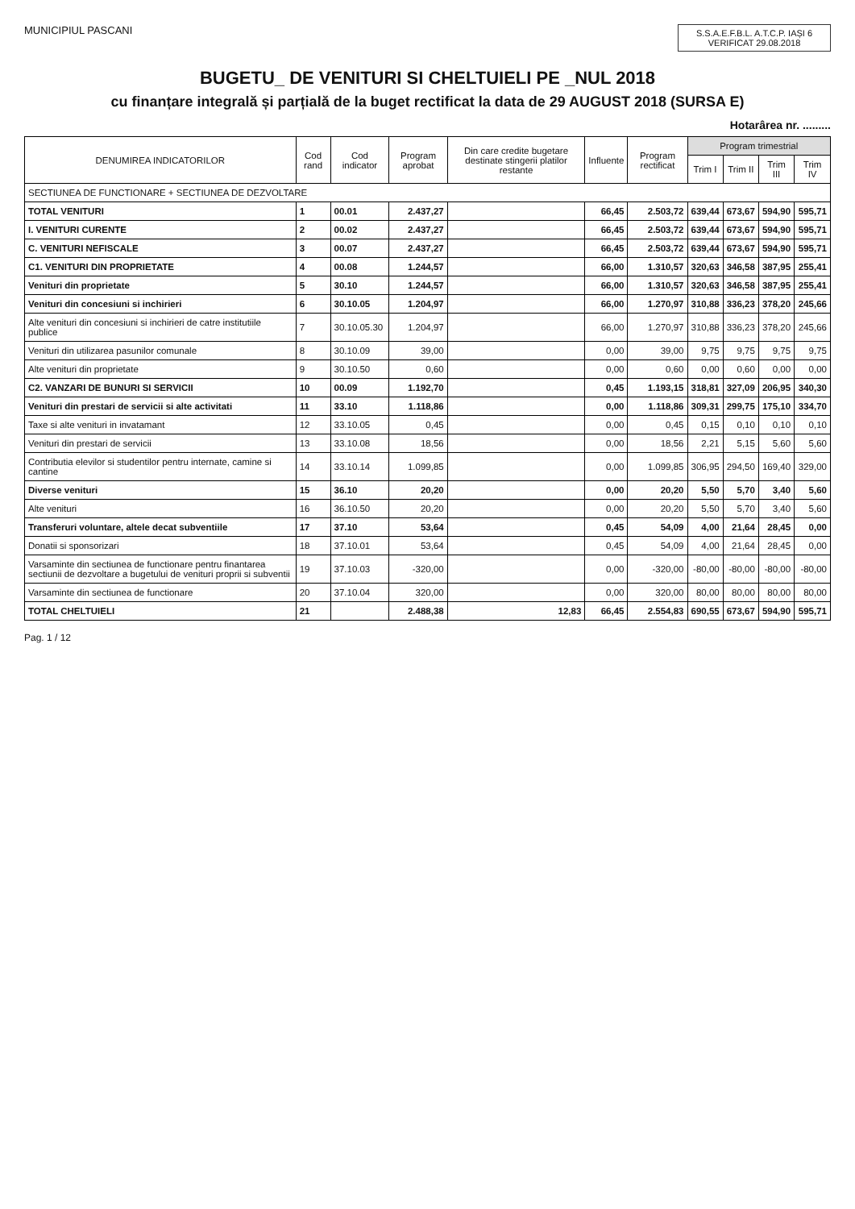MUNICIPIUL PASCANI
S.S.A.E.F.B.L. A.T.C.P. IAȘI 6 VERIFICAT 29.08.2018
BUGETU_ DE VENITURI SI CHELTUIELI PE _NUL 2018
cu finanțare integrală și parțială de la buget rectificat la data de 29 AUGUST 2018 (SURSA E)
Hotarârea nr. .........
| DENUMIREA INDICATORILOR | Cod rand | Cod indicator | Program aprobat | Din care credite bugetare destinate stingerii platilor restante | Influente | Program rectificat | Program trimestrial | | | |
| --- | --- | --- | --- | --- | --- | --- | --- | --- | --- | --- |
| | | | | | | | Trim I | Trim II | Trim III | Trim IV |
| SECTIUNEA DE FUNCTIONARE + SECTIUNEA DE DEZVOLTARE | | | | | | | | | | |
| TOTAL VENITURI | 1 | 00.01 | 2.437,27 | | 66,45 | 2.503,72 | 639,44 | 673,67 | 594,90 | 595,71 |
| I. VENITURI CURENTE | 2 | 00.02 | 2.437,27 | | 66,45 | 2.503,72 | 639,44 | 673,67 | 594,90 | 595,71 |
| C. VENITURI NEFISCALE | 3 | 00.07 | 2.437,27 | | 66,45 | 2.503,72 | 639,44 | 673,67 | 594,90 | 595,71 |
| C1. VENITURI DIN PROPRIETATE | 4 | 00.08 | 1.244,57 | | 66,00 | 1.310,57 | 320,63 | 346,58 | 387,95 | 255,41 |
| Venituri din proprietate | 5 | 30.10 | 1.244,57 | | 66,00 | 1.310,57 | 320,63 | 346,58 | 387,95 | 255,41 |
| Venituri din concesiuni si inchirieri | 6 | 30.10.05 | 1.204,97 | | 66,00 | 1.270,97 | 310,88 | 336,23 | 378,20 | 245,66 |
| Alte venituri din concesiuni si inchirieri de catre institutiile publice | 7 | 30.10.05.30 | 1.204,97 | | 66,00 | 1.270,97 | 310,88 | 336,23 | 378,20 | 245,66 |
| Venituri din utilizarea pasunilor comunale | 8 | 30.10.09 | 39,00 | | 0,00 | 39,00 | 9,75 | 9,75 | 9,75 | 9,75 |
| Alte venituri din proprietate | 9 | 30.10.50 | 0,60 | | 0,00 | 0,60 | 0,00 | 0,60 | 0,00 | 0,00 |
| C2. VANZARI DE BUNURI SI SERVICII | 10 | 00.09 | 1.192,70 | | 0,45 | 1.193,15 | 318,81 | 327,09 | 206,95 | 340,30 |
| Venituri din prestari de servicii si alte activitati | 11 | 33.10 | 1.118,86 | | 0,00 | 1.118,86 | 309,31 | 299,75 | 175,10 | 334,70 |
| Taxe si alte venituri in invatamant | 12 | 33.10.05 | 0,45 | | 0,00 | 0,45 | 0,15 | 0,10 | 0,10 | 0,10 |
| Venituri din prestari de servicii | 13 | 33.10.08 | 18,56 | | 0,00 | 18,56 | 2,21 | 5,15 | 5,60 | 5,60 |
| Contributia elevilor si studentilor pentru internate, camine si cantine | 14 | 33.10.14 | 1.099,85 | | 0,00 | 1.099,85 | 306,95 | 294,50 | 169,40 | 329,00 |
| Diverse venituri | 15 | 36.10 | 20,20 | | 0,00 | 20,20 | 5,50 | 5,70 | 3,40 | 5,60 |
| Alte venituri | 16 | 36.10.50 | 20,20 | | 0,00 | 20,20 | 5,50 | 5,70 | 3,40 | 5,60 |
| Transferuri voluntare, altele decat subventiile | 17 | 37.10 | 53,64 | | 0,45 | 54,09 | 4,00 | 21,64 | 28,45 | 0,00 |
| Donatii si sponsorizari | 18 | 37.10.01 | 53,64 | | 0,45 | 54,09 | 4,00 | 21,64 | 28,45 | 0,00 |
| Varsaminte din sectiunea de functionare pentru finantarea sectiunii de dezvoltare a bugetului de venituri proprii si subventii | 19 | 37.10.03 | -320,00 | | 0,00 | -320,00 | -80,00 | -80,00 | -80,00 | -80,00 |
| Varsaminte din sectiunea de functionare | 20 | 37.10.04 | 320,00 | | 0,00 | 320,00 | 80,00 | 80,00 | 80,00 | 80,00 |
| TOTAL CHELTUIELI | 21 | | 2.488,38 | 12,83 | 66,45 | 2.554,83 | 690,55 | 673,67 | 594,90 | 595,71 |
Pag. 1 / 12